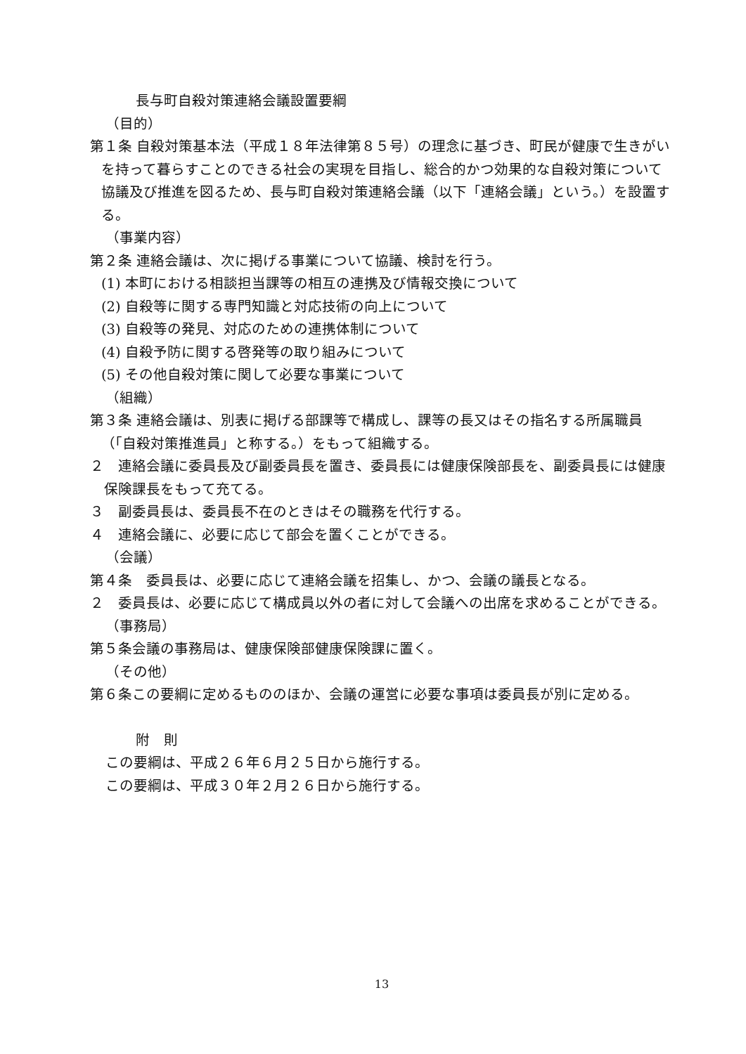長与町自殺対策連絡会議設置要綱
（目的）
第１条 自殺対策基本法（平成１８年法律第８５号）の理念に基づき、町民が健康で生きがいを持って暮らすことのできる社会の実現を目指し、総合的かつ効果的な自殺対策について協議及び推進を図るため、長与町自殺対策連絡会議（以下「連絡会議」という。）を設置する。
（事業内容）
第２条 連絡会議は、次に掲げる事業について協議、検討を行う。
(1) 本町における相談担当課等の相互の連携及び情報交換について
(2) 自殺等に関する専門知識と対応技術の向上について
(3) 自殺等の発見、対応のための連携体制について
(4) 自殺予防に関する啓発等の取り組みについて
(5) その他自殺対策に関して必要な事業について
（組織）
第３条 連絡会議は、別表に掲げる部課等で構成し、課等の長又はその指名する所属職員（「自殺対策推進員」と称する。）をもって組織する。
２　連絡会議に委員長及び副委員長を置き、委員長には健康保険部長を、副委員長には健康保険課長をもって充てる。
３　副委員長は、委員長不在のときはその職務を代行する。
４　連絡会議に、必要に応じて部会を置くことができる。
（会議）
第４条　委員長は、必要に応じて連絡会議を招集し、かつ、会議の議長となる。
２　委員長は、必要に応じて構成員以外の者に対して会議への出席を求めることができる。
（事務局）
第５条会議の事務局は、健康保険部健康保険課に置く。
（その他）
第６条この要綱に定めるもののほか、会議の運営に必要な事項は委員長が別に定める。
附　則
この要綱は、平成２６年６月２５日から施行する。
この要綱は、平成３０年２月２６日から施行する。
13